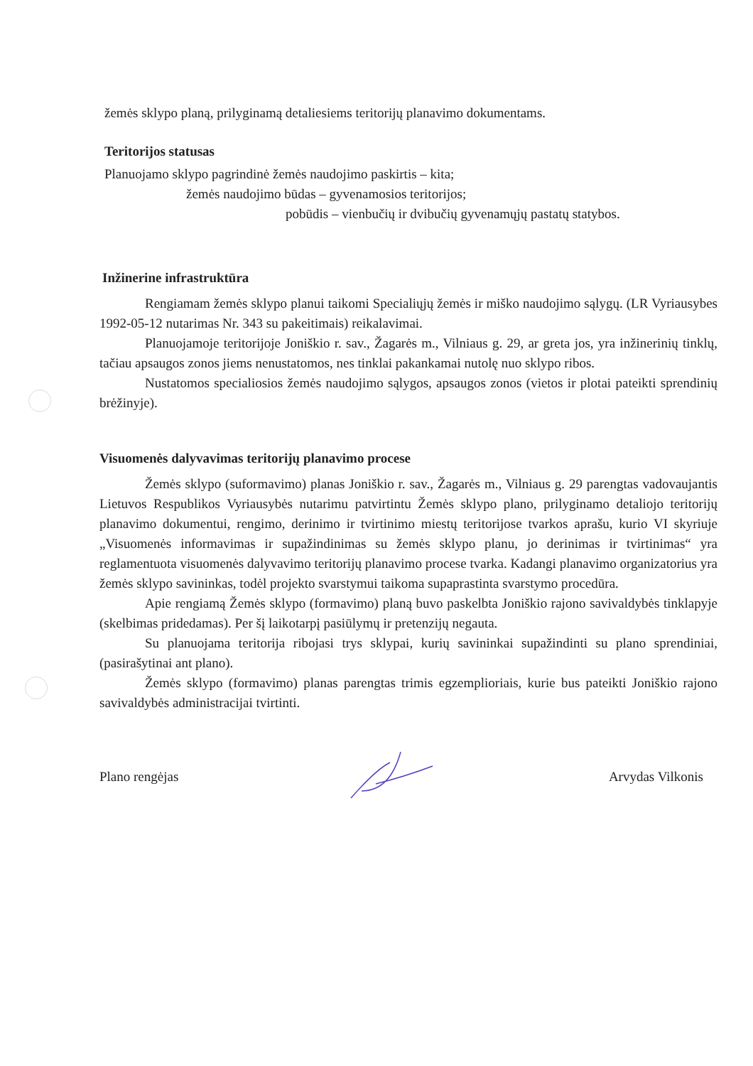žemės sklypo planą, prilyginamą detaliesiems teritorijų planavimo dokumentams.
Teritorijos statusas
Planuojamo sklypo pagrindinė žemės naudojimo paskirtis – kita;
žemės naudojimo būdas – gyvenamosios teritorijos;
pobūdis – vienbučių ir dvibučių gyvenamųjų pastatų statybos.
Inžinerine infrastruktūra
Rengiamam žemės sklypo planui taikomi Specialiųjų žemės ir miško naudojimo sąlygų. (LR Vyriausybes 1992-05-12 nutarimas Nr. 343 su pakeitimais) reikalavimai.
Planuojamoje teritorijoje Joniškio r. sav., Žagarės m., Vilniaus g. 29, ar greta jos, yra inžinerinių tinklų, tačiau apsaugos zonos jiems nenustatomos, nes tinklai pakankamai nutolę nuo sklypo ribos.
Nustatomos specialiosios žemės naudojimo sąlygos, apsaugos zonos (vietos ir plotai pateikti sprendinių brėžinyje).
Visuomenės dalyvavimas teritorijų planavimo procese
Žemės sklypo (suformavimo) planas Joniškio r. sav., Žagarės m., Vilniaus g. 29 parengtas vadovaujantis Lietuvos Respublikos Vyriausybės nutarimu patvirtintu Žemės sklypo plano, prilyginamo detaliojo teritorijų planavimo dokumentui, rengimo, derinimo ir tvirtinimo miestų teritorijose tvarkos aprašu, kurio VI skyriuje „Visuomenės informavimas ir supažindinimas su žemės sklypo planu, jo derinimas ir tvirtinimas“ yra reglamentuota visuomenės dalyvavimo teritorijų planavimo procese tvarka. Kadangi planavimo organizatorius yra žemės sklypo savininkas, todėl projekto svarstymui taikoma supaprastinta svarstymo procedūra.
Apie rengiamą Žemės sklypo (formavimo) planą buvo paskelbta Joniškio rajono savivaldybės tinklapyje (skelbimas pridedamas). Per šį laikotarpį pasiūlymų ir pretenzijų negauta.
Su planuojama teritorija ribojasi trys sklypai, kurių savininkai supažindinti su plano sprendiniai, (pasirašytinai ant plano).
Žemės sklypo (formavimo) planas parengtas trimis egzemplioriais, kurie bus pateikti Joniškio rajono savivaldybės administracijai tvirtinti.
Plano rengėjas Arvydas Vilkonis